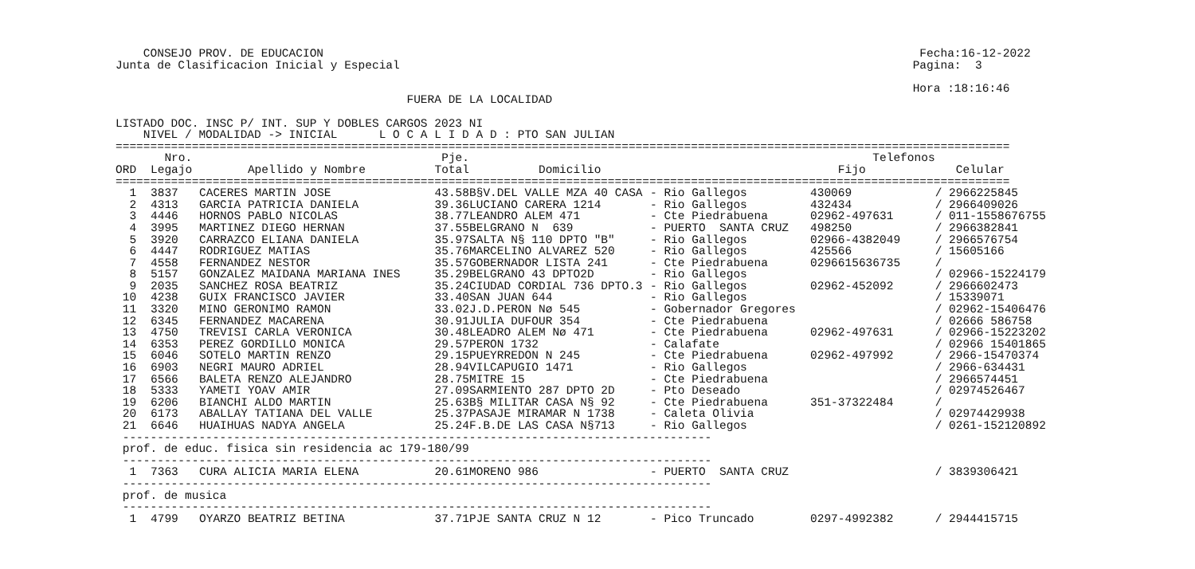CONSEJO PROV. DE EDUCACION                                                                                      Fecha:16-12-2022
Junta de Clasificacion Inicial y Especial                                                                          Pagina:  3

                                                                                                                   Hora :18:16:46
                                          FUERA DE LA LOCALIDAD

LISTADO DOC. INSC P/ INT. SUP Y DOBLES CARGOS 2023 NI
    NIVEL / MODALIDAD -> INICIAL      L O C A L I D A D : PTO SAN JULIAN
| ================================================================================================================================= | | | | | | | |
| ORD | Nro. Legajo | Apellido y Nombre | Pje. Total | Domicilio | | Telefonos Fijo | Celular |
| ================================================================================================================================= | | | | | | | |
| 1 | 3837 | CACERES MARTIN JOSE | 43.58 | B§V.DEL VALLE MZA 40 CASA | - Rio Gallegos | 430069 | / 2966225845 |
| 2 | 4313 | GARCIA PATRICIA DANIELA | 39.36 | LUCIANO CARERA 1214 | - Rio Gallegos | 432434 | / 2966409026 |
| 3 | 4446 | HORNOS PABLO NICOLAS | 38.77 | LEANDRO ALEM 471 | - Cte Piedrabuena | 02962-497631 | / 011-1558676755 |
| 4 | 3995 | MARTINEZ DIEGO HERNAN | 37.55 | BELGRANO N 639 | - PUERTO SANTA CRUZ | 498250 | / 2966382841 |
| 5 | 3920 | CARRAZCO ELIANA DANIELA | 35.97 | SALTA N§ 110 DPTO "B" | - Rio Gallegos | 02966-4382049 | / 2966576754 |
| 6 | 4447 | RODRIGUEZ MATIAS | 35.76 | MARCELINO ALVAREZ 520 | - Rio Gallegos | 425566 | / 15605166 |
| 7 | 4558 | FERNANDEZ NESTOR | 35.57 | GOBERNADOR LISTA 241 | - Cte Piedrabuena | 0296615636735 | / |
| 8 | 5157 | GONZALEZ MAIDANA MARIANA INES | 35.29 | BELGRANO 43 DPTO2D | - Rio Gallegos | | / 02966-15224179 |
| 9 | 2035 | SANCHEZ ROSA BEATRIZ | 35.24 | CIUDAD CORDIAL 736 DPTO.3 | - Rio Gallegos | 02962-452092 | / 2966602473 |
| 10 | 4238 | GUIX FRANCISCO JAVIER | 33.40 | SAN JUAN 644 | - Rio Gallegos | | / 15339071 |
| 11 | 3320 | MINO GERONIMO RAMON | 33.02 | J.D.PERON Nø 545 | - Gobernador Gregores | | / 02962-15406476 |
| 12 | 6345 | FERNANDEZ MACARENA | 30.91 | JULIA DUFOUR 354 | - Cte Piedrabuena | | / 02666 586758 |
| 13 | 4750 | TREVISI CARLA VERONICA | 30.48 | LEADRO ALEM Nø 471 | - Cte Piedrabuena | 02962-497631 | / 02966-15223202 |
| 14 | 6353 | PEREZ GORDILLO MONICA | 29.57 | PERON 1732 | - Calafate | | / 02966 15401865 |
| 15 | 6046 | SOTELO MARTIN RENZO | 29.15 | PUEYRREDON N 245 | - Cte Piedrabuena | 02962-497992 | / 2966-15470374 |
| 16 | 6903 | NEGRI MAURO ADRIEL | 28.94 | VILCAPUGIO 1471 | - Rio Gallegos | | / 2966-634431 |
| 17 | 6566 | BALETA RENZO ALEJANDRO | 28.75 | MITRE 15 | - Cte Piedrabuena | | / 2966574451 |
| 18 | 5333 | YAMETI YOAV AMIR | 27.09 | SARMIENTO 287 DPTO 2D | - Pto Deseado | | / 02974526467 |
| 19 | 6206 | BIANCHI ALDO MARTIN | 25.63 | B§ MILITAR CASA N§ 92 | - Cte Piedrabuena | 351-37322484 | / |
| 20 | 6173 | ABALLAY TATIANA DEL VALLE | 25.37 | PASAJE MIRAMAR N 1738 | - Caleta Olivia | | / 02974429938 |
| 21 | 6646 | HUAIHUAS NADYA ANGELA | 25.24 | F.B.DE LAS CASA N§713 | - Rio Gallegos | | / 0261-152120892 |
| ------------------------------------------------------------------------------------- | | | | | | | |
| prof. de educ. fisica sin residencia ac 179-180/99 | | | | | | | |
| ------------------------------------------------------------------------------------- | | | | | | | |
| 1 | 7363 | CURA ALICIA MARIA ELENA | 20.61 | MORENO 986 | - PUERTO SANTA CRUZ | | / 3839306421 |
| ------------------------------------------------------------------------------------- | | | | | | | |
| prof. de musica | | | | | | | |
| ------------------------------------------------------------------------------------- | | | | | | | |
| 1 | 4799 | OYARZO BEATRIZ BETINA | 37.71 | PJE SANTA CRUZ N 12 | - Pico Truncado | 0297-4992382 | / 2944415715 |